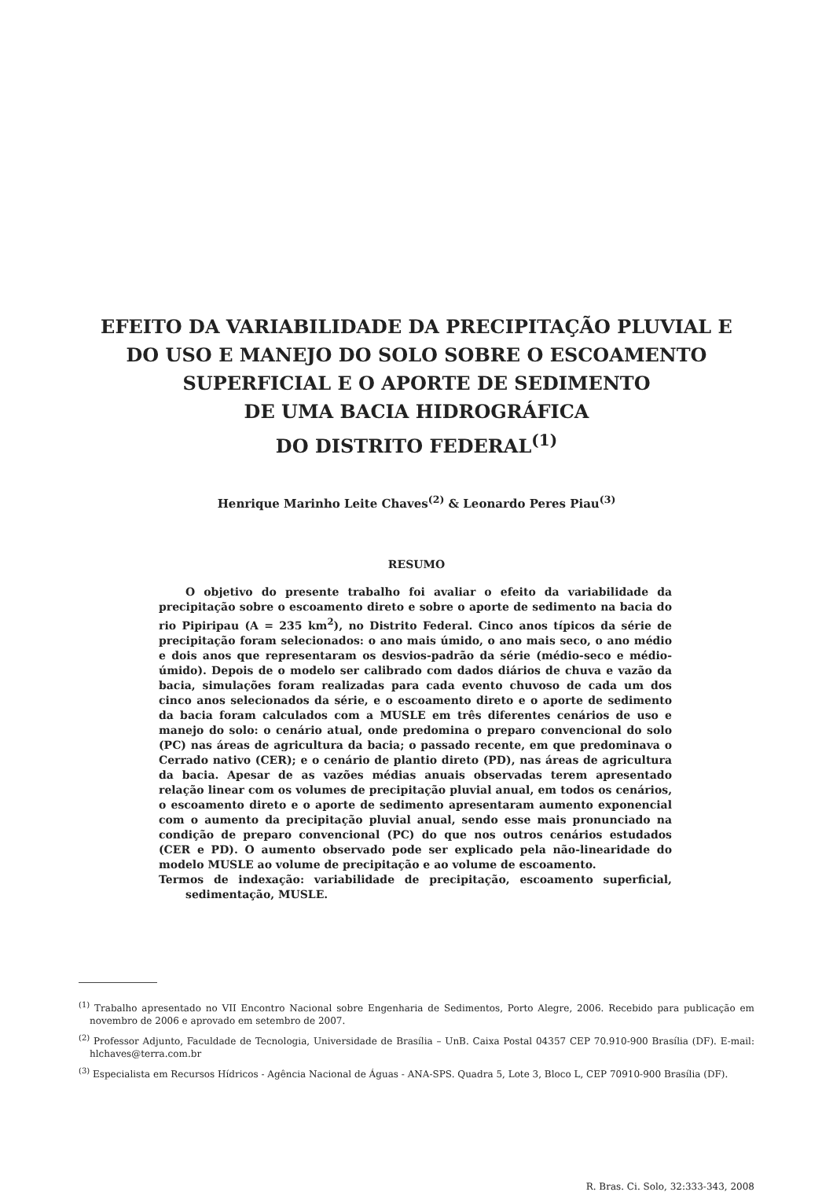EFEITO DA VARIABILIDADE DA PRECIPITAÇÃO PLUVIAL E
DO USO E MANEJO DO SOLO SOBRE O ESCOAMENTO
SUPERFICIAL E O APORTE DE SEDIMENTO
DE UMA BACIA HIDROGRÁFICA
DO DISTRITO FEDERAL<sup>(1)</sup>
Henrique Marinho Leite Chaves<sup>(2)</sup> & Leonardo Peres Piau<sup>(3)</sup>
RESUMO
O objetivo do presente trabalho foi avaliar o efeito da variabilidade da precipitação sobre o escoamento direto e sobre o aporte de sedimento na bacia do rio Pipiripau (A = 235 km<sup>2</sup>), no Distrito Federal. Cinco anos típicos da série de precipitação foram selecionados: o ano mais úmido, o ano mais seco, o ano médio e dois anos que representaram os desvios-padrão da série (médio-seco e médio-úmido). Depois de o modelo ser calibrado com dados diários de chuva e vazão da bacia, simulações foram realizadas para cada evento chuvoso de cada um dos cinco anos selecionados da série, e o escoamento direto e o aporte de sedimento da bacia foram calculados com a MUSLE em três diferentes cenários de uso e manejo do solo: o cenário atual, onde predomina o preparo convencional do solo (PC) nas áreas de agricultura da bacia; o passado recente, em que predominava o Cerrado nativo (CER); e o cenário de plantio direto (PD), nas áreas de agricultura da bacia. Apesar de as vazões médias anuais observadas terem apresentado relação linear com os volumes de precipitação pluvial anual, em todos os cenários, o escoamento direto e o aporte de sedimento apresentaram aumento exponencial com o aumento da precipitação pluvial anual, sendo esse mais pronunciado na condição de preparo convencional (PC) do que nos outros cenários estudados (CER e PD). O aumento observado pode ser explicado pela não-linearidade do modelo MUSLE ao volume de precipitação e ao volume de escoamento.
Termos de indexação: variabilidade de precipitação, escoamento superficial, sedimentação, MUSLE.
<sup>(1)</sup> Trabalho apresentado no VII Encontro Nacional sobre Engenharia de Sedimentos, Porto Alegre, 2006. Recebido para publicação em novembro de 2006 e aprovado em setembro de 2007.
<sup>(2)</sup> Professor Adjunto, Faculdade de Tecnologia, Universidade de Brasília – UnB. Caixa Postal 04357 CEP 70.910-900 Brasília (DF). E-mail: hlchaves@terra.com.br
<sup>(3)</sup> Especialista em Recursos Hídricos - Agência Nacional de Águas - ANA-SPS. Quadra 5, Lote 3, Bloco L, CEP 70910-900 Brasília (DF).
R. Bras. Ci. Solo, 32:333-343, 2008